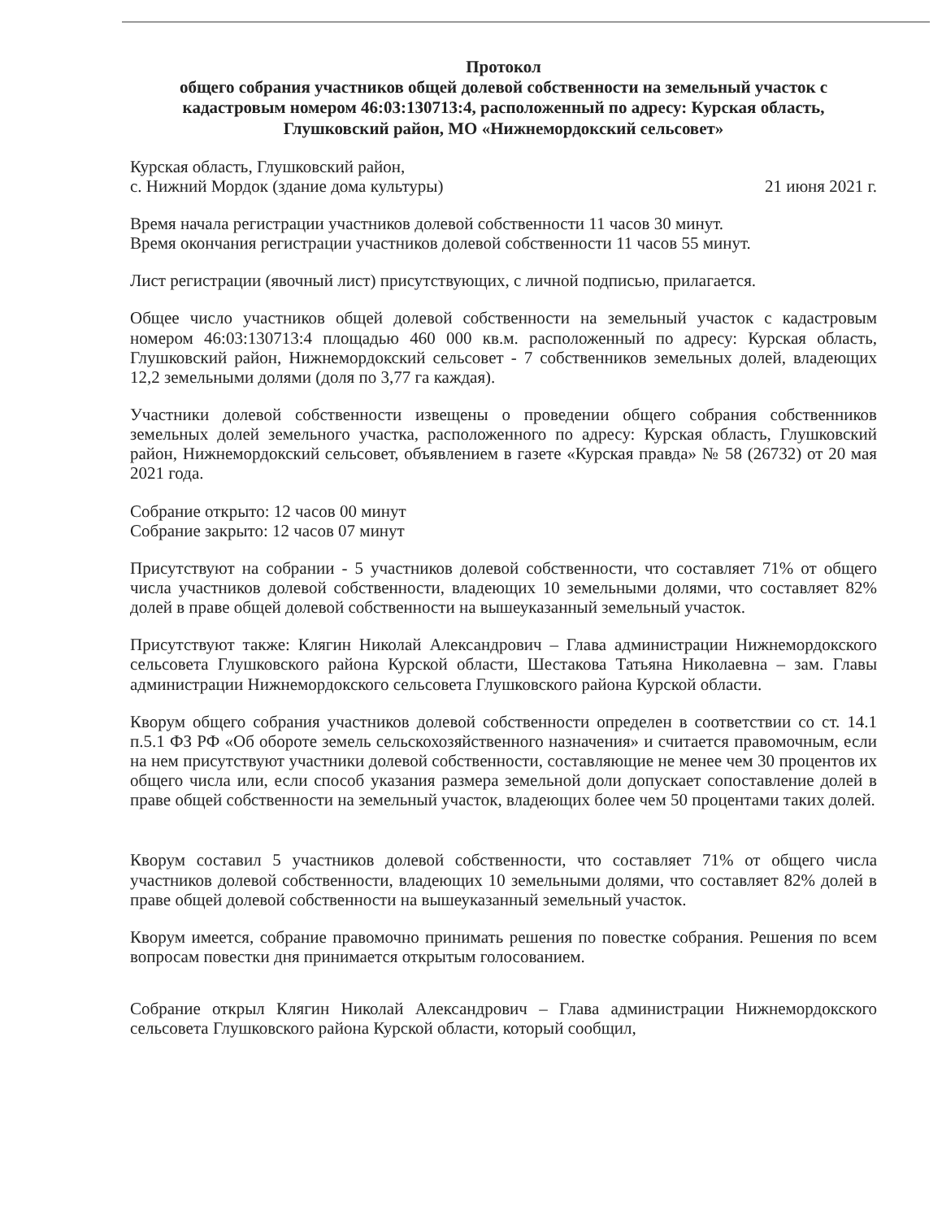Протокол
общего собрания участников общей долевой собственности на земельный участок с кадастровым номером 46:03:130713:4, расположенный по адресу: Курская область, Глушковский район, МО «Нижнемордокский сельсовет»
Курская область, Глушковский район,
с. Нижний Мордок (здание дома культуры)
21 июня 2021 г.
Время начала регистрации участников долевой собственности 11 часов 30 минут.
Время окончания регистрации участников долевой собственности 11 часов 55 минут.
Лист регистрации (явочный лист) присутствующих, с личной подписью, прилагается.
Общее число участников общей долевой собственности на земельный участок с кадастровым номером 46:03:130713:4 площадью 460 000 кв.м. расположенный по адресу: Курская область, Глушковский район, Нижнемордокский сельсовет - 7 собственников земельных долей, владеющих 12,2 земельными долями (доля по 3,77 га каждая).
Участники долевой собственности извещены о проведении общего собрания собственников земельных долей земельного участка, расположенного по адресу: Курская область, Глушковский район, Нижнемордокский сельсовет, объявлением в газете «Курская правда» № 58 (26732) от 20 мая 2021 года.
Собрание открыто: 12 часов 00 минут
Собрание закрыто: 12 часов 07 минут
Присутствуют на собрании - 5 участников долевой собственности, что составляет 71% от общего числа участников долевой собственности, владеющих 10 земельными долями, что составляет 82% долей в праве общей долевой собственности на вышеуказанный земельный участок.
Присутствуют также: Клягин Николай Александрович – Глава администрации Нижнемордокского сельсовета Глушковского района Курской области, Шестакова Татьяна Николаевна – зам. Главы администрации Нижнемордокского сельсовета Глушковского района Курской области.
Кворум общего собрания участников долевой собственности определен в соответствии со ст. 14.1 п.5.1 ФЗ РФ «Об обороте земель сельскохозяйственного назначения» и считается правомочным, если на нем присутствуют участники долевой собственности, составляющие не менее чем 30 процентов их общего числа или, если способ указания размера земельной доли допускает сопоставление долей в праве общей собственности на земельный участок, владеющих более чем 50 процентами таких долей.
Кворум составил 5 участников долевой собственности, что составляет 71% от общего числа участников долевой собственности, владеющих 10 земельными долями, что составляет 82% долей в праве общей долевой собственности на вышеуказанный земельный участок.
Кворум имеется, собрание правомочно принимать решения по повестке собрания. Решения по всем вопросам повестки дня принимается открытым голосованием.
Собрание открыл Клягин Николай Александрович – Глава администрации Нижнемордокского сельсовета Глушковского района Курской области, который сообщил,